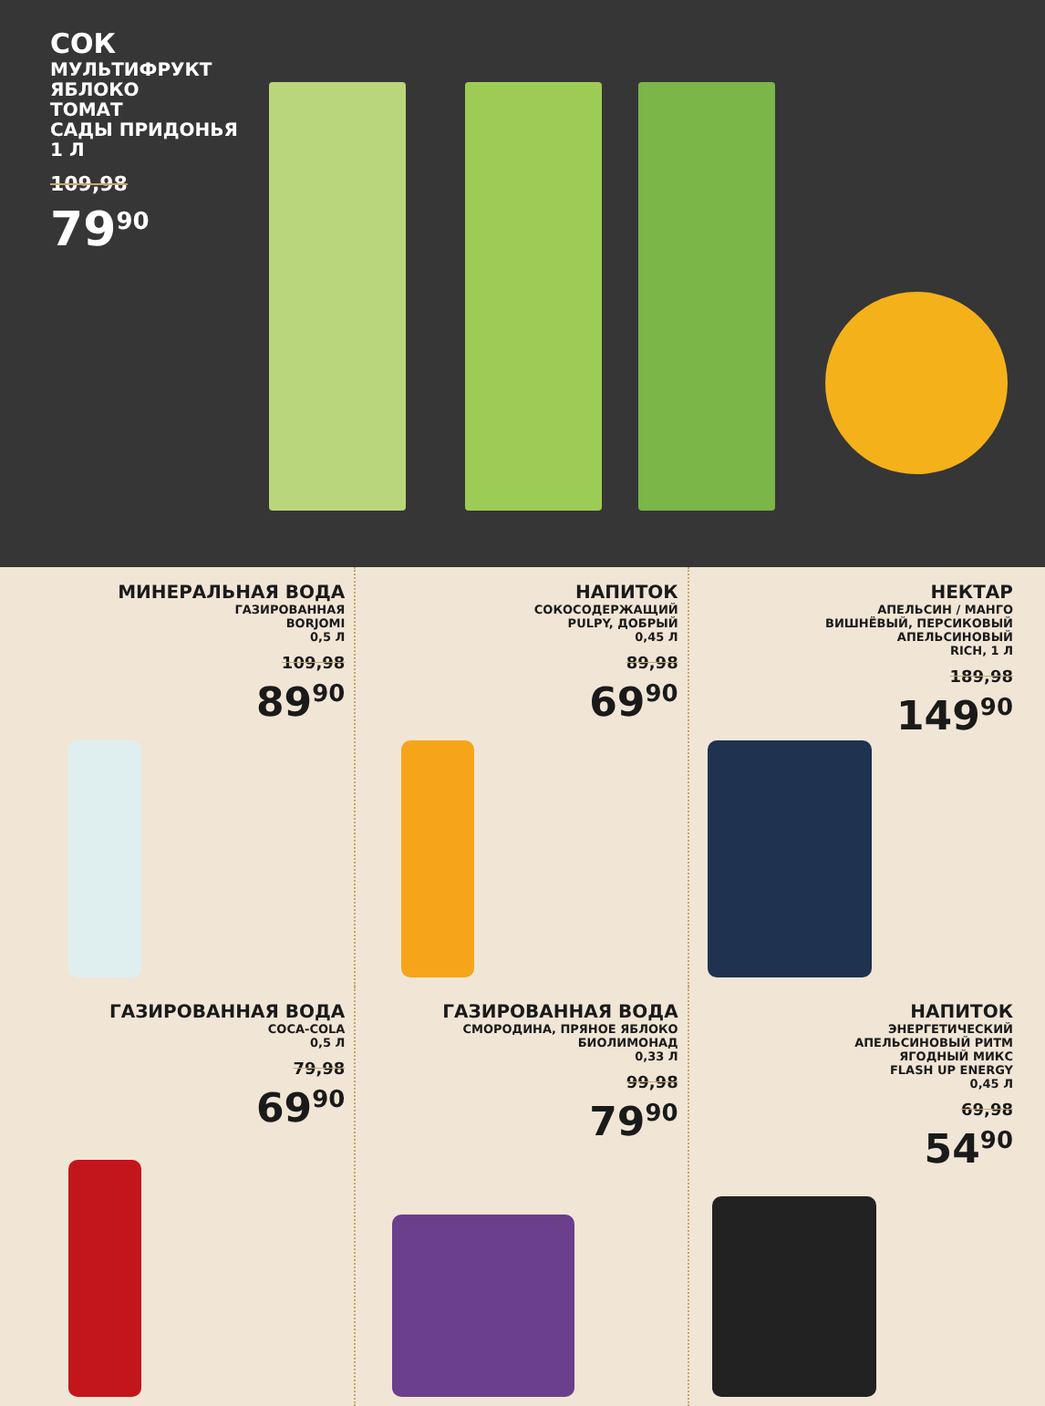СОК
МУЛЬТИФРУКТ
ЯБЛОКО
ТОМАТ
САДЫ ПРИДОНЬЯ
1 Л
109,98
79<sup>90</sup>
МИНЕРАЛЬНАЯ ВОДА
ГАЗИРОВАННАЯ
BORJOMI
0,5 Л
109,98
89<sup>90</sup>
НАПИТОК
СОКОСОДЕРЖАЩИЙ
PULPY, ДОБРЫЙ
0,45 Л
89,98
69<sup>90</sup>
НЕКТАР
АПЕЛЬСИН / МАНГО
ВИШНЁВЫЙ, ПЕРСИКОВЫЙ
АПЕЛЬСИНОВЫЙ
RICH, 1 Л
189,98
149<sup>90</sup>
ГАЗИРОВАННАЯ ВОДА
COCA-COLA
0,5 Л
79,98
69<sup>90</sup>
ГАЗИРОВАННАЯ ВОДА
СМОРОДИНА, ПРЯНОЕ ЯБЛОКО
БИОЛИМОНАД
0,33 Л
99,98
79<sup>90</sup>
НАПИТОК
ЭНЕРГЕТИЧЕСКИЙ
АПЕЛЬСИНОВЫЙ РИТМ
ЯГОДНЫЙ МИКС
FLASH UP ENERGY
0,45 Л
69,98
54<sup>90</sup>